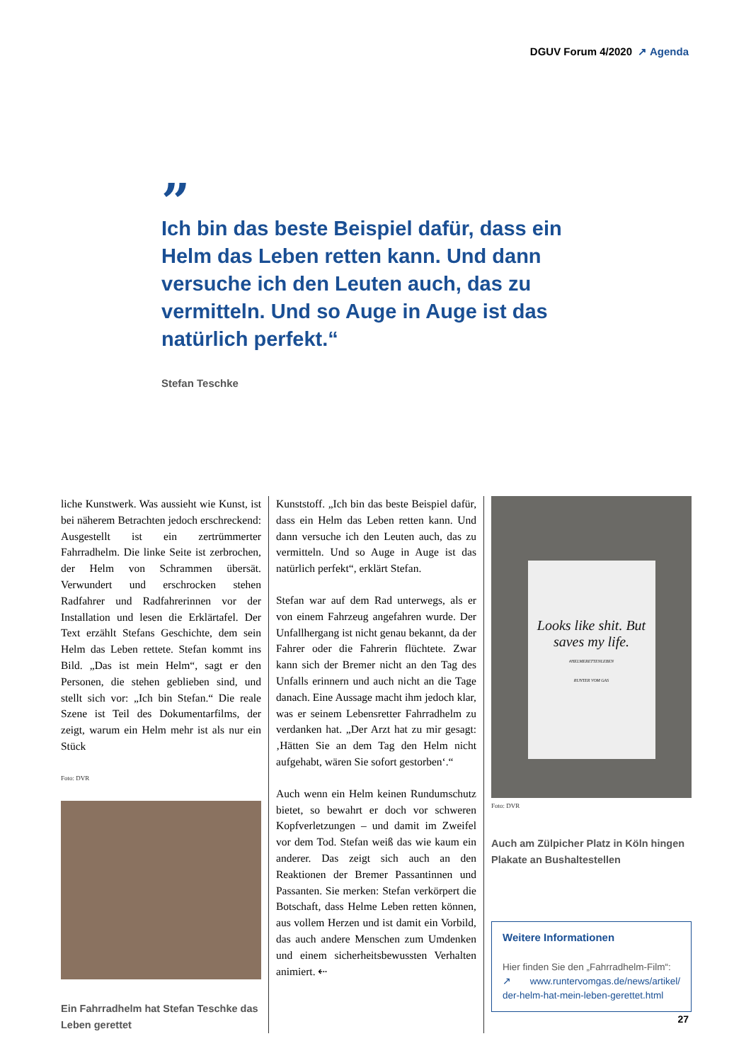DGUV Forum 4/2020 ↗ Agenda
”
Ich bin das beste Beispiel dafür, dass ein Helm das Leben retten kann. Und dann versuche ich den Leuten auch, das zu vermitteln. Und so Auge in Auge ist das natürlich perfekt.“
Stefan Teschke
liche Kunstwerk. Was aussieht wie Kunst, ist bei näherem Betrachten jedoch erschreckend: Ausgestellt ist ein zertrümmerter Fahrradhelm. Die linke Seite ist zerbrochen, der Helm von Schrammen übersät. Verwundert und erschrocken stehen Radfahrer und Radfahrerinnen vor der Installation und lesen die Erklärtafel. Der Text erzählt Stefans Geschichte, dem sein Helm das Leben rettete. Stefan kommt ins Bild. „Das ist mein Helm“, sagt er den Personen, die stehen geblieben sind, und stellt sich vor: „Ich bin Stefan.“ Die reale Szene ist Teil des Dokumentarfilms, der zeigt, warum ein Helm mehr ist als nur ein Stück
Foto: DVR
Ein Fahrradhelm hat Stefan Teschke das Leben gerettet
Kunststoff. „Ich bin das beste Beispiel dafür, dass ein Helm das Leben retten kann. Und dann versuche ich den Leuten auch, das zu vermitteln. Und so Auge in Auge ist das natürlich perfekt“, erklärt Stefan.
Stefan war auf dem Rad unterwegs, als er von einem Fahrzeug angefahren wurde. Der Unfallhergang ist nicht genau bekannt, da der Fahrer oder die Fahrerin flüchtete. Zwar kann sich der Bremer nicht an den Tag des Unfalls erinnern und auch nicht an die Tage danach. Eine Aussage macht ihm jedoch klar, was er seinem Lebensretter Fahrradhelm zu verdanken hat. „Der Arzt hat zu mir gesagt: ‚Hätten Sie an dem Tag den Helm nicht aufgehabt, wären Sie sofort gestorben‘.“
Auch wenn ein Helm keinen Rundumschutz bietet, so bewahrt er doch vor schweren Kopfverletzungen – und damit im Zweifel vor dem Tod. Stefan weiß das wie kaum ein anderer. Das zeigt sich auch an den Reaktionen der Bremer Passantinnen und Passanten. Sie merken: Stefan verkörpert die Botschaft, dass Helme Leben retten können, aus vollem Herzen und ist damit ein Vorbild, das auch andere Menschen zum Umdenken und einem sicherheitsbewussten Verhalten animiert. ⇠
Looks like shit. But saves my life.
#HELMERETTENLEBEN
RUNTER VOM GAS
Foto: DVR
Auch am Zülpicher Platz in Köln hingen Plakate an Bushaltestellen
Weitere Informationen
Hier finden Sie den „Fahrradhelm-Film“:
↗ www.runtervomgas.de/news/artikel/ der-helm-hat-mein-leben-gerettet.html
27